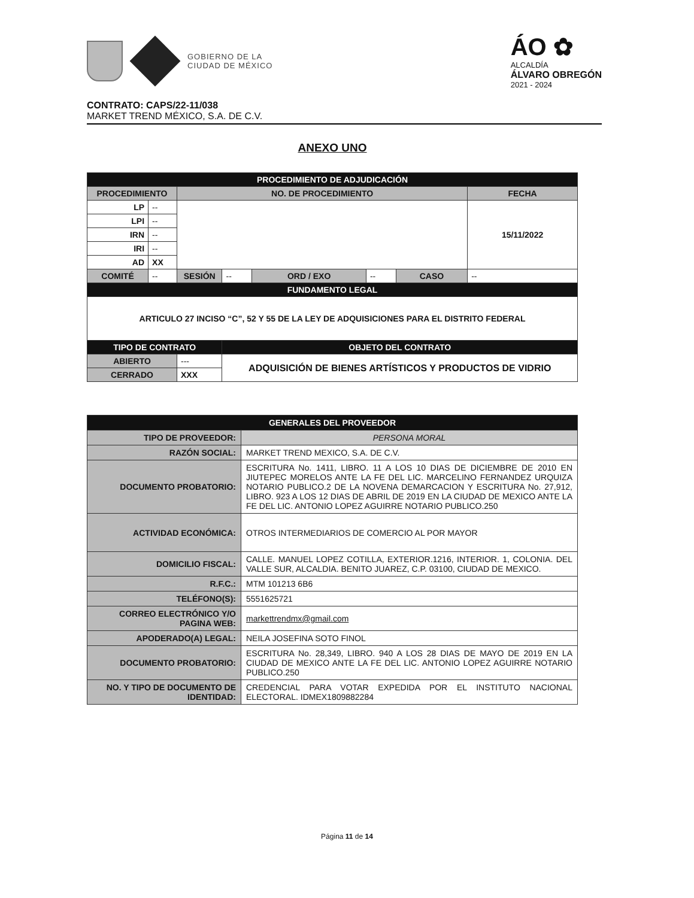GOBIERNO DE LA
CIUDAD DE MÉXICO
ÁO ✿
ALCALDÍA
ÁLVARO OBREGÓN
2021 - 2024
CONTRATO: CAPS/22-11/038
MARKET TREND MÉXICO, S.A. DE C.V.
ANEXO UNO
| PROCEDIMIENTO DE ADJUDICACIÓN | | | | | | | |
| PROCEDIMIENTO | | NO. DE PROCEDIMIENTO | | | | | FECHA |
| LP | -- | | | | | | 15/11/2022 |
| LPI | -- | | | | | | |
| IRN | -- | | | | | | |
| IRI | -- | | | | | | |
| AD | XX | | | | | | |
| COMITÉ | -- | SESIÓN | -- | ORD / EXO | -- | CASO | -- |
| FUNDAMENTO LEGAL | | | | | | | |
| ARTICULO 27 INCISO “C”, 52 Y 55 DE LA LEY DE ADQUISICIONES PARA EL DISTRITO FEDERAL | | | | | | | |
| TIPO DE CONTRATO | | | OBJETO DEL CONTRATO | | | | |
| ABIERTO | | --- | ADQUISICIÓN DE BIENES ARTÍSTICOS Y PRODUCTOS DE VIDRIO | | | | |
| CERRADO | | XXX | | | | | |
| GENERALES DEL PROVEEDOR | |
| TIPO DE PROVEEDOR: | PERSONA MORAL |
| RAZÓN SOCIAL: | MARKET TREND MEXICO, S.A. DE C.V. |
| DOCUMENTO PROBATORIO: | ESCRITURA No. 1411, LIBRO. 11 A LOS 10 DIAS DE DICIEMBRE DE 2010 EN JIUTEPEC MORELOS ANTE LA FE DEL LIC. MARCELINO FERNANDEZ URQUIZA NOTARIO PUBLICO.2 DE LA NOVENA DEMARCACION Y ESCRITURA No. 27,912, LIBRO. 923 A LOS 12 DIAS DE ABRIL DE 2019 EN LA CIUDAD DE MEXICO ANTE LA FE DEL LIC. ANTONIO LOPEZ AGUIRRE NOTARIO PUBLICO.250 |
| ACTIVIDAD ECONÓMICA: | OTROS INTERMEDIARIOS DE COMERCIO AL POR MAYOR |
| DOMICILIO FISCAL: | CALLE. MANUEL LOPEZ COTILLA, EXTERIOR.1216, INTERIOR. 1, COLONIA. DEL VALLE SUR, ALCALDIA. BENITO JUAREZ, C.P. 03100, CIUDAD DE MEXICO. |
| R.F.C.: | MTM 101213 6B6 |
| TELÉFONO(S): | 5551625721 |
| CORREO ELECTRÓNICO Y/O PAGINA WEB: | markettrendmx@gmail.com |
| APODERADO(A) LEGAL: | NEILA JOSEFINA SOTO FINOL |
| DOCUMENTO PROBATORIO: | ESCRITURA No. 28,349, LIBRO. 940 A LOS 28 DIAS DE MAYO DE 2019 EN LA CIUDAD DE MEXICO ANTE LA FE DEL LIC. ANTONIO LOPEZ AGUIRRE NOTARIO PUBLICO.250 |
| NO. Y TIPO DE DOCUMENTO DE IDENTIDAD: | CREDENCIAL PARA VOTAR EXPEDIDA POR EL INSTITUTO NACIONAL ELECTORAL. IDMEX1809882284 |
Página 11 de 14